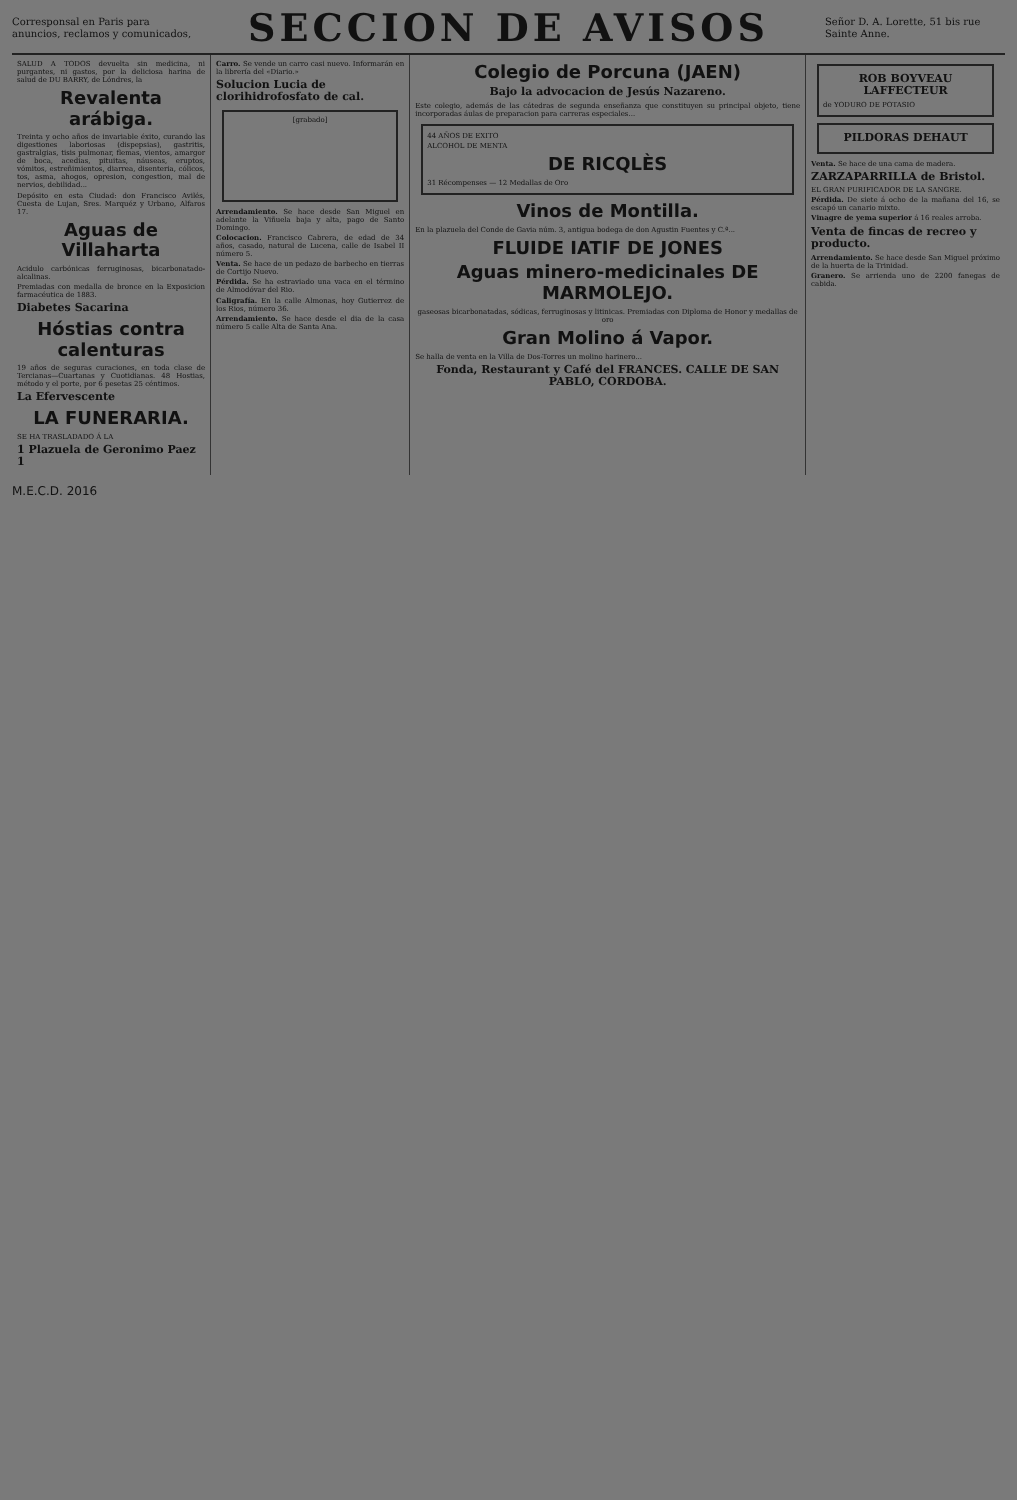Corresponsal en Paris para anuncios, reclamos y comunicados,
SECCION DE AVISOS
Señor D. A. Lorette, 51 bis rue Sainte Anne.
SALUD A TODOS devuelta sin medicina, ni purgantes, ni gastos, por la deliciosa harina de salud de DU BARRY, de Lóndres, la
Revalenta arábiga.
Treinta y ocho años de invariable éxito, curando las digestiones laboriosas (dispepsias), gastritis, gastralgias, tisis pulmonar, flemas, vientos, amargor de boca, acedias, pituitas, náuseas, eruptos, vómitos, estreñimientos, diarrea, disenteria, cólicos, tos, asma, ahogos, opresion, congestion, mal de nervios, debilidad...
Depósito en esta Ciudad: don Francisco Avilés, Cuesta de Lujan, Sres. Marquéz y Urbano, Alfaros 17.
Aguas de Villaharta
Acidulo carbónicas ferruginosas, bicarbonatado-alcalinas.
Premiadas con medalla de bronce en la Exposicion farmacéutica de 1883.
Diabetes Sacarina
Hóstias contra calenturas
19 años de seguras curaciones, en toda clase de Tercianas—Cuartanas y Cuotidianas. 48 Hostias, método y el porte, por 6 pesetas 25 céntimos.
La Efervescente
LA FUNERARIA.
SE HA TRASLADADO Á LA
1 Plazuela de Geronimo Paez 1
Carro. Se vende un carro casi nuevo. Informarán en la librería del «Diario.»
Solucion Lucia de clorihidrofosfato de cal.
[grabado]
Arrendamiento. Se hace desde San Miguel en adelante la Viñuela baja y alta, pago de Santo Domingo.
Colocacion. Francisco Cabrera, de edad de 34 años, casado, natural de Lucena, calle de Isabel II número 5.
Venta. Se hace de un pedazo de barbecho en tierras de Cortijo Nuevo.
Pérdida. Se ha estraviado una vaca en el término de Almodóvar del Rio.
Caligrafía. En la calle Almonas, hoy Gutierrez de los Rios, número 36.
Arrendamiento. Se hace desde el dia de la casa número 5 calle Alta de Santa Ana.
Colegio de Porcuna (JAEN)
Bajo la advocacion de Jesús Nazareno.
Este colegio, además de las cátedras de segunda enseñanza que constituyen su principal objeto, tiene incorporadas áulas de preparacion para carreras especiales...
44 AÑOS DE EXITO
ALCOHOL DE MENTA
DE RICQLÈS
31 Récompenses — 12 Medallas de Oro
Vinos de Montilla.
En la plazuela del Conde de Gavia núm. 3, antigua bodega de don Agustin Fuentes y C.ª...
FLUIDE IATIF DE JONES
Aguas minero-medicinales DE MARMOLEJO.
gaseosas bicarbonatadas, sódicas, ferruginosas y litinicas. Premiadas con Diploma de Honor y medallas de oro
Gran Molino á Vapor.
Se halla de venta en la Villa de Dos-Torres un molino harinero...
Fonda, Restaurant y Café del FRANCES. CALLE DE SAN PABLO, CORDOBA.
ROB BOYVEAU LAFFECTEUR
de YODURO DE POTASIO
PILDORAS DEHAUT
Venta. Se hace de una cama de madera.
ZARZAPARRILLA de Bristol.
EL GRAN PURIFICADOR DE LA SANGRE.
Pérdida. De siete á ocho de la mañana del 16, se escapó un canario mixto.
Vinagre de yema superior á 16 reales arroba.
Venta de fincas de recreo y producto.
Arrendamiento. Se hace desde San Miguel próximo de la huerta de la Trinidad.
Granero. Se arrienda uno de 2200 fanegas de cabida.
M.E.C.D. 2016